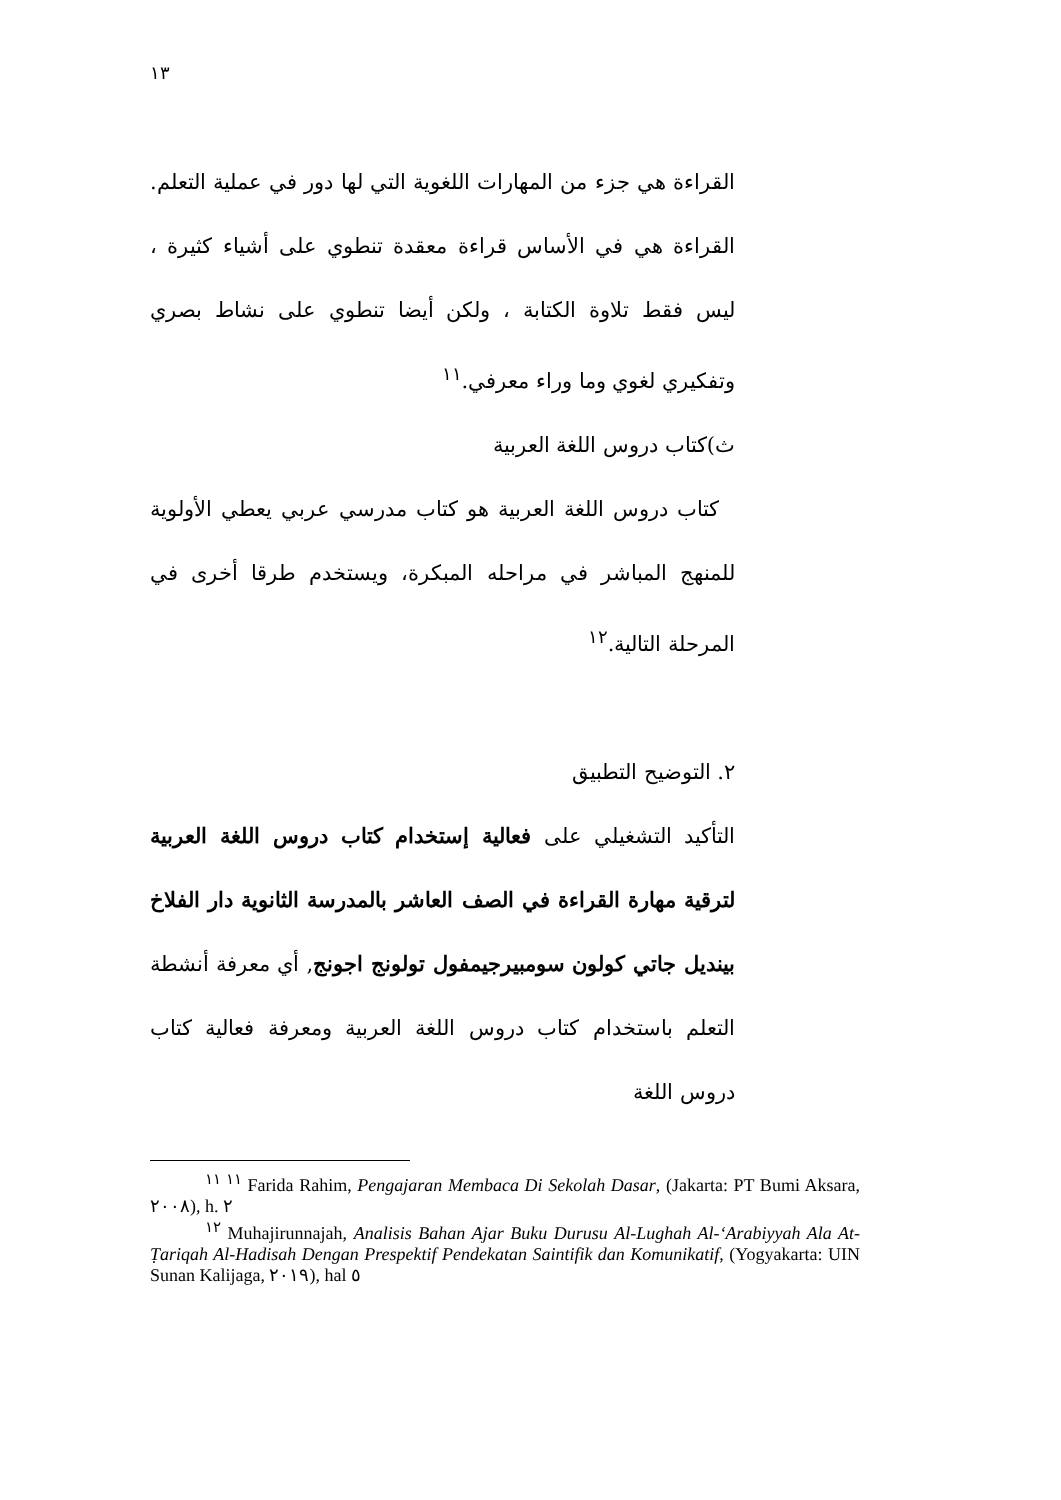١٣
القراءة هي جزء من المهارات اللغوية التي لها دور في عملية التعلم. القراءة هي في الأساس قراءة معقدة تنطوي على أشياء كثيرة ، ليس فقط تلاوة الكتابة ، ولكن أيضا تنطوي على نشاط بصري وتفكيري لغوي وما وراء معرفي.<sup>١١</sup>
ث)كتاب دروس اللغة العربية
كتاب دروس اللغة العربية هو كتاب مدرسي عربي يعطي الأولوية للمنهج المباشر في مراحله المبكرة، ويستخدم طرقا أخرى في المرحلة التالية.<sup>١٢</sup>
٢. التوضيح التطبيق
التأكيد التشغيلي على فعالية إستخدام كتاب دروس اللغة العربية لترقية مهارة القراءة في الصف العاشر بالمدرسة الثانوية دار الفلاخ بينديل جاتي كولون سومبيرجيمفول تولونج اجونج, أي معرفة أنشطة التعلم باستخدام كتاب دروس اللغة العربية ومعرفة فعالية كتاب دروس اللغة
<sup>١١ ١١</sup> Farida Rahim, Pengajaran Membaca Di Sekolah Dasar, (Jakarta: PT Bumi Aksara, ٢٠٠٨), h. ٢
<sup>١٢</sup> Muhajirunnajah, Analisis Bahan Ajar Buku Durusu Al-Lughah Al-‘Arabiyyah Ala At- Ṭariqah Al-Hadisah Dengan Prespektif Pendekatan Saintifik dan Komunikatif, (Yogyakarta: UIN Sunan Kalijaga, ٢٠١٩), hal ٥